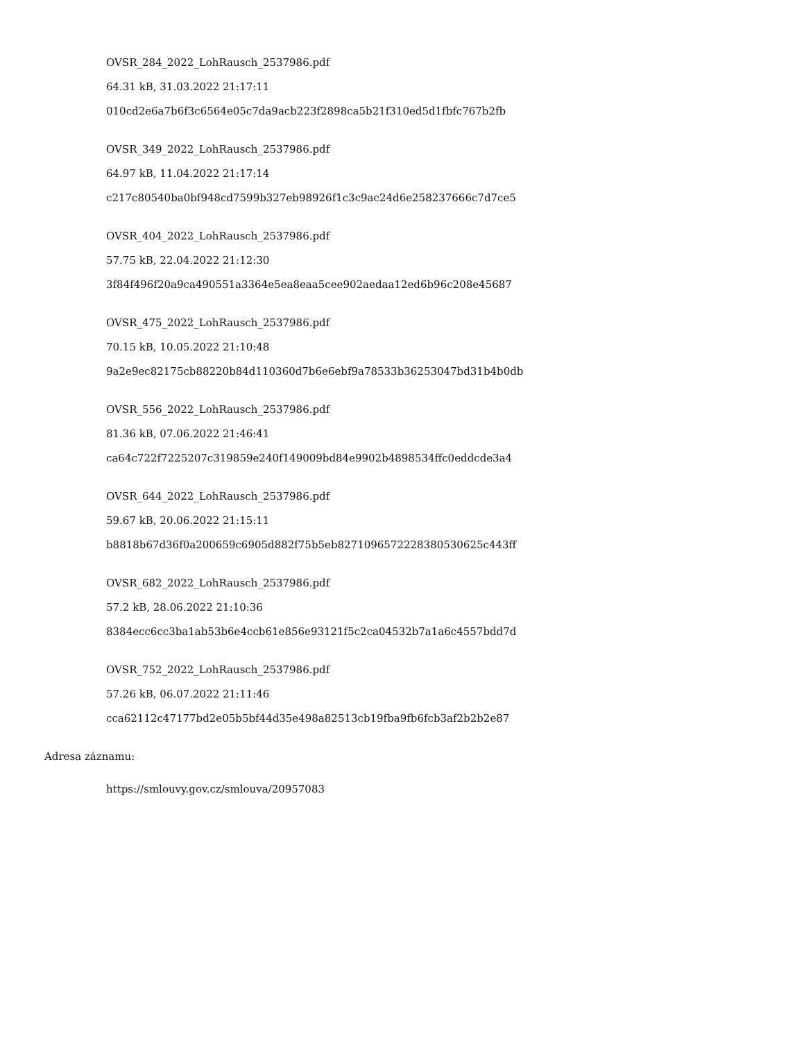OVSR_284_2022_LohRausch_2537986.pdf
64.31 kB, 31.03.2022 21:17:11
010cd2e6a7b6f3c6564e05c7da9acb223f2898ca5b21f310ed5d1fbfc767b2fb
OVSR_349_2022_LohRausch_2537986.pdf
64.97 kB, 11.04.2022 21:17:14
c217c80540ba0bf948cd7599b327eb98926f1c3c9ac24d6e258237666c7d7ce5
OVSR_404_2022_LohRausch_2537986.pdf
57.75 kB, 22.04.2022 21:12:30
3f84f496f20a9ca490551a3364e5ea8eaa5cee902aedaa12ed6b96c208e45687
OVSR_475_2022_LohRausch_2537986.pdf
70.15 kB, 10.05.2022 21:10:48
9a2e9ec82175cb88220b84d110360d7b6e6ebf9a78533b36253047bd31b4b0db
OVSR_556_2022_LohRausch_2537986.pdf
81.36 kB, 07.06.2022 21:46:41
ca64c722f7225207c319859e240f149009bd84e9902b4898534ffc0eddcde3a4
OVSR_644_2022_LohRausch_2537986.pdf
59.67 kB, 20.06.2022 21:15:11
b8818b67d36f0a200659c6905d882f75b5eb827109657222838053062​5c443ff
OVSR_682_2022_LohRausch_2537986.pdf
57.2 kB, 28.06.2022 21:10:36
8384ecc6cc3ba1ab53b6e4ccb61e856e93121f5c2ca04532b7a1a6c4557bdd7d
OVSR_752_2022_LohRausch_2537986.pdf
57.26 kB, 06.07.2022 21:11:46
cca62112c47177bd2e05b5bf44d35e498a82513cb19fba9fb6fcb3af2b2b2e87
Adresa záznamu:
https://smlouvy.gov.cz/smlouva/20957083